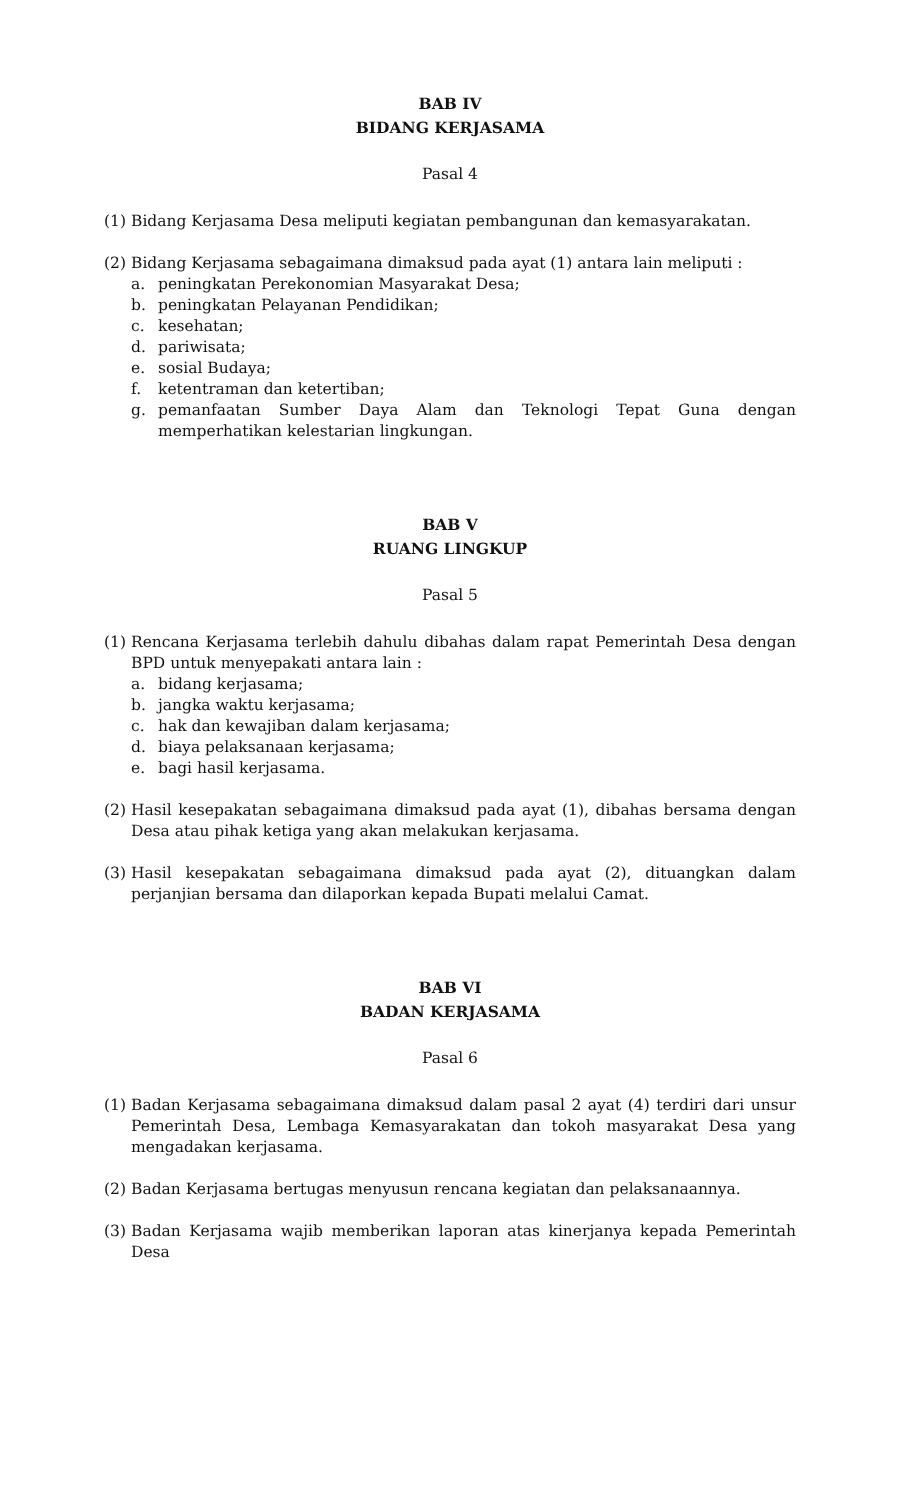BAB IV
BIDANG KERJASAMA
Pasal 4
(1)
Bidang Kerjasama Desa meliputi kegiatan pembangunan dan kemasyarakatan.
(2)
Bidang Kerjasama sebagaimana dimaksud pada ayat (1) antara lain meliputi :
a. peningkatan Perekonomian Masyarakat Desa;
b. peningkatan Pelayanan Pendidikan;
c. kesehatan;
d. pariwisata;
e. sosial Budaya;
f. ketentraman dan ketertiban;
g. pemanfaatan Sumber Daya Alam dan Teknologi Tepat Guna dengan memperhatikan kelestarian lingkungan.
BAB V
RUANG LINGKUP
Pasal 5
(1)
Rencana Kerjasama terlebih dahulu dibahas dalam rapat Pemerintah Desa dengan BPD untuk menyepakati antara lain :
a. bidang kerjasama;
b. jangka waktu kerjasama;
c. hak dan kewajiban dalam kerjasama;
d. biaya pelaksanaan kerjasama;
e. bagi hasil kerjasama.
(2)
Hasil kesepakatan sebagaimana dimaksud pada ayat (1), dibahas bersama dengan Desa atau pihak ketiga yang akan melakukan kerjasama.
(3)
Hasil kesepakatan sebagaimana dimaksud pada ayat (2), dituangkan dalam perjanjian bersama dan dilaporkan kepada Bupati melalui Camat.
BAB VI
BADAN KERJASAMA
Pasal 6
(1)
Badan Kerjasama sebagaimana dimaksud dalam pasal 2 ayat (4) terdiri dari unsur Pemerintah Desa, Lembaga Kemasyarakatan dan tokoh masyarakat Desa yang mengadakan kerjasama.
(2)
Badan Kerjasama bertugas menyusun rencana kegiatan dan pelaksanaannya.
(3)
Badan Kerjasama wajib memberikan laporan atas kinerjanya kepada Pemerintah Desa